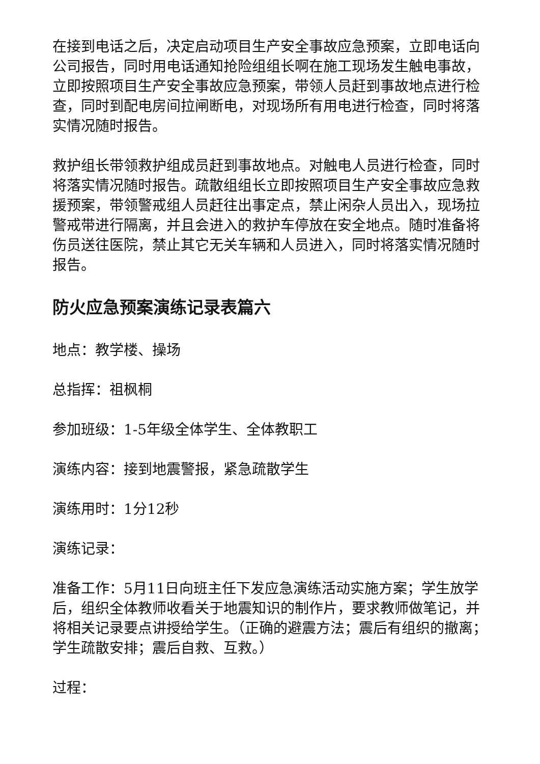在接到电话之后，决定启动项目生产安全事故应急预案，立即电话向公司报告，同时用电话通知抢险组组长啊在施工现场发生触电事故，立即按照项目生产安全事故应急预案，带领人员赶到事故地点进行检查，同时到配电房间拉闸断电，对现场所有用电进行检查，同时将落实情况随时报告。
救护组长带领救护组成员赶到事故地点。对触电人员进行检查，同时将落实情况随时报告。疏散组组长立即按照项目生产安全事故应急救援预案，带领警戒组人员赶往出事定点，禁止闲杂人员出入，现场拉警戒带进行隔离，并且会进入的救护车停放在安全地点。随时准备将伤员送往医院，禁止其它无关车辆和人员进入，同时将落实情况随时报告。
防火应急预案演练记录表篇六
地点：教学楼、操场
总指挥：祖枫桐
参加班级：1-5年级全体学生、全体教职工
演练内容：接到地震警报，紧急疏散学生
演练用时：1分12秒
演练记录：
准备工作：5月11日向班主任下发应急演练活动实施方案；学生放学后，组织全体教师收看关于地震知识的制作片，要求教师做笔记，并将相关记录要点讲授给学生。（正确的避震方法；震后有组织的撤离；学生疏散安排；震后自救、互救。）
过程：